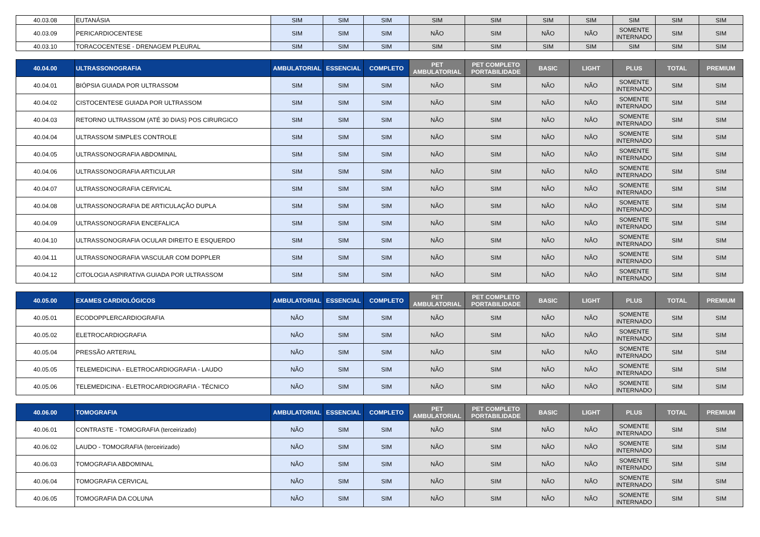| 40.03.08 | EUTANÁSIA | SIM | SIM | SIM | SIM | SIM | SIM | SIM | SIM | SIM | SIM |
| 40.03.09 | PERICARDIOCENTESE | SIM | SIM | SIM | NÃO | SIM | NÃO | NÃO | SOMENTE INTERNADO | SIM | SIM |
| 40.03.10 | TORACOCENTESE - DRENAGEM PLEURAL | SIM | SIM | SIM | SIM | SIM | SIM | SIM | SIM | SIM | SIM |
| 40.04.00 | ULTRASSONOGRAFIA | AMBULATORIAL | ESSENCIAL | COMPLETO | PET AMBULATORIAL | PET COMPLETO PORTABILIDADE | BASIC | LIGHT | PLUS | TOTAL | PREMIUM |
| 40.04.01 | BIÓPSIA GUIADA POR ULTRASSOM | SIM | SIM | SIM | NÃO | SIM | NÃO | NÃO | SOMENTE INTERNADO | SIM | SIM |
| 40.04.02 | CISTOCENTESE GUIADA POR ULTRASSOM | SIM | SIM | SIM | NÃO | SIM | NÃO | NÃO | SOMENTE INTERNADO | SIM | SIM |
| 40.04.03 | RETORNO ULTRASSOM (ATÉ 30 DIAS) POS CIRURGICO | SIM | SIM | SIM | NÃO | SIM | NÃO | NÃO | SOMENTE INTERNADO | SIM | SIM |
| 40.04.04 | ULTRASSOM SIMPLES CONTROLE | SIM | SIM | SIM | NÃO | SIM | NÃO | NÃO | SOMENTE INTERNADO | SIM | SIM |
| 40.04.05 | ULTRASSONOGRAFIA ABDOMINAL | SIM | SIM | SIM | NÃO | SIM | NÃO | NÃO | SOMENTE INTERNADO | SIM | SIM |
| 40.04.06 | ULTRASSONOGRAFIA ARTICULAR | SIM | SIM | SIM | NÃO | SIM | NÃO | NÃO | SOMENTE INTERNADO | SIM | SIM |
| 40.04.07 | ULTRASSONOGRAFIA CERVICAL | SIM | SIM | SIM | NÃO | SIM | NÃO | NÃO | SOMENTE INTERNADO | SIM | SIM |
| 40.04.08 | ULTRASSONOGRAFIA DE ARTICULAÇÃO DUPLA | SIM | SIM | SIM | NÃO | SIM | NÃO | NÃO | SOMENTE INTERNADO | SIM | SIM |
| 40.04.09 | ULTRASSONOGRAFIA ENCEFALICA | SIM | SIM | SIM | NÃO | SIM | NÃO | NÃO | SOMENTE INTERNADO | SIM | SIM |
| 40.04.10 | ULTRASSONOGRAFIA OCULAR DIREITO E ESQUERDO | SIM | SIM | SIM | NÃO | SIM | NÃO | NÃO | SOMENTE INTERNADO | SIM | SIM |
| 40.04.11 | ULTRASSONOGRAFIA VASCULAR COM DOPPLER | SIM | SIM | SIM | NÃO | SIM | NÃO | NÃO | SOMENTE INTERNADO | SIM | SIM |
| 40.04.12 | CITOLOGIA ASPIRATIVA GUIADA POR ULTRASSOM | SIM | SIM | SIM | NÃO | SIM | NÃO | NÃO | SOMENTE INTERNADO | SIM | SIM |
| 40.05.00 | EXAMES CARDIOLÓGICOS | AMBULATORIAL | ESSENCIAL | COMPLETO | PET AMBULATORIAL | PET COMPLETO PORTABILIDADE | BASIC | LIGHT | PLUS | TOTAL | PREMIUM |
| 40.05.01 | ECODOPPLERCARDIOGRAFIA | NÃO | SIM | SIM | NÃO | SIM | NÃO | NÃO | SOMENTE INTERNADO | SIM | SIM |
| 40.05.02 | ELETROCARDIOGRAFIA | NÃO | SIM | SIM | NÃO | SIM | NÃO | NÃO | SOMENTE INTERNADO | SIM | SIM |
| 40.05.04 | PRESSÃO ARTERIAL | NÃO | SIM | SIM | NÃO | SIM | NÃO | NÃO | SOMENTE INTERNADO | SIM | SIM |
| 40.05.05 | TELEMEDICINA - ELETROCARDIOGRAFIA - LAUDO | NÃO | SIM | SIM | NÃO | SIM | NÃO | NÃO | SOMENTE INTERNADO | SIM | SIM |
| 40.05.06 | TELEMEDICINA - ELETROCARDIOGRAFIA - TÉCNICO | NÃO | SIM | SIM | NÃO | SIM | NÃO | NÃO | SOMENTE INTERNADO | SIM | SIM |
| 40.06.00 | TOMOGRAFIA | AMBULATORIAL | ESSENCIAL | COMPLETO | PET AMBULATORIAL | PET COMPLETO PORTABILIDADE | BASIC | LIGHT | PLUS | TOTAL | PREMIUM |
| 40.06.01 | CONTRASTE - TOMOGRAFIA (terceirizado) | NÃO | SIM | SIM | NÃO | SIM | NÃO | NÃO | SOMENTE INTERNADO | SIM | SIM |
| 40.06.02 | LAUDO - TOMOGRAFIA (terceirizado) | NÃO | SIM | SIM | NÃO | SIM | NÃO | NÃO | SOMENTE INTERNADO | SIM | SIM |
| 40.06.03 | TOMOGRAFIA ABDOMINAL | NÃO | SIM | SIM | NÃO | SIM | NÃO | NÃO | SOMENTE INTERNADO | SIM | SIM |
| 40.06.04 | TOMOGRAFIA CERVICAL | NÃO | SIM | SIM | NÃO | SIM | NÃO | NÃO | SOMENTE INTERNADO | SIM | SIM |
| 40.06.05 | TOMOGRAFIA DA COLUNA | NÃO | SIM | SIM | NÃO | SIM | NÃO | NÃO | SOMENTE INTERNADO | SIM | SIM |